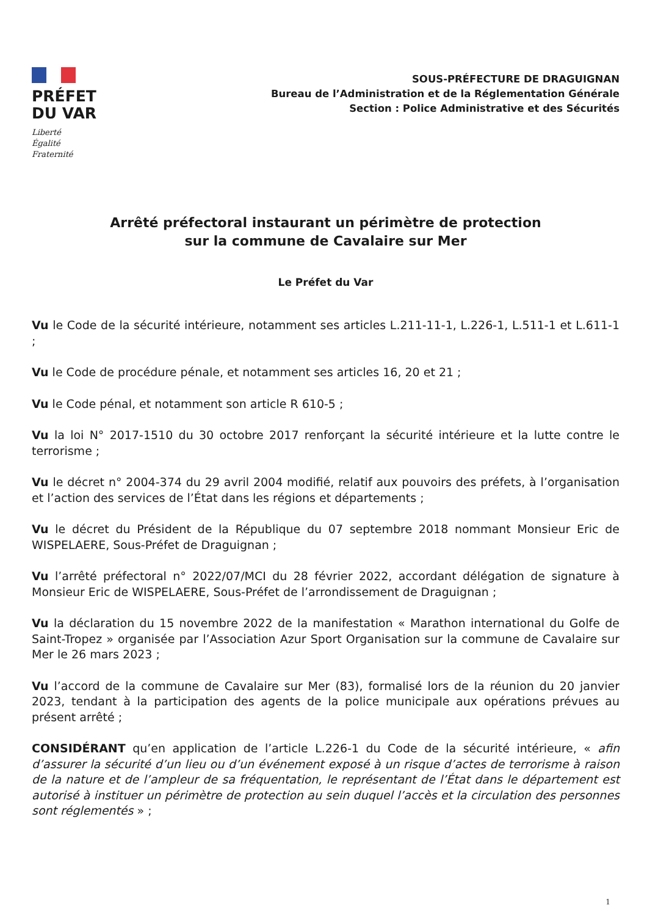PRÉFET
DU VAR
Liberté
Égalité
Fraternité
SOUS-PRÉFECTURE DE DRAGUIGNAN
Bureau de l’Administration et de la Réglementation Générale
Section : Police Administrative et des Sécurités
Arrêté préfectoral instaurant un périmètre de protection
sur la commune de Cavalaire sur Mer
Le Préfet du Var
Vu le Code de la sécurité intérieure, notamment ses articles L.211-11-1, L.226-1, L.511-1 et L.611-1 ;
Vu le Code de procédure pénale, et notamment ses articles 16, 20 et 21 ;
Vu le Code pénal, et notamment son article R 610-5 ;
Vu la loi N° 2017-1510 du 30 octobre 2017 renforçant la sécurité intérieure et la lutte contre le terrorisme ;
Vu le décret n° 2004-374 du 29 avril 2004 modifié, relatif aux pouvoirs des préfets, à l’organisation et l’action des services de l’État dans les régions et départements ;
Vu le décret du Président de la République du 07 septembre 2018 nommant Monsieur Eric de WISPELAERE, Sous-Préfet de Draguignan ;
Vu l’arrêté préfectoral n° 2022/07/MCI du 28 février 2022, accordant délégation de signature à Monsieur Eric de WISPELAERE, Sous-Préfet de l’arrondissement de Draguignan ;
Vu la déclaration du 15 novembre 2022 de la manifestation « Marathon international du Golfe de Saint-Tropez » organisée par l’Association Azur Sport Organisation sur la commune de Cavalaire sur Mer le 26 mars 2023 ;
Vu l’accord de la commune de Cavalaire sur Mer (83), formalisé lors de la réunion du 20 janvier 2023, tendant à la participation des agents de la police municipale aux opérations prévues au présent arrêté ;
CONSIDÉRANT qu’en application de l’article L.226-1 du Code de la sécurité intérieure, « afin d’assurer la sécurité d’un lieu ou d’un événement exposé à un risque d’actes de terrorisme à raison de la nature et de l’ampleur de sa fréquentation, le représentant de l’État dans le département est autorisé à instituer un périmètre de protection au sein duquel l’accès et la circulation des personnes sont réglementés » ;
1